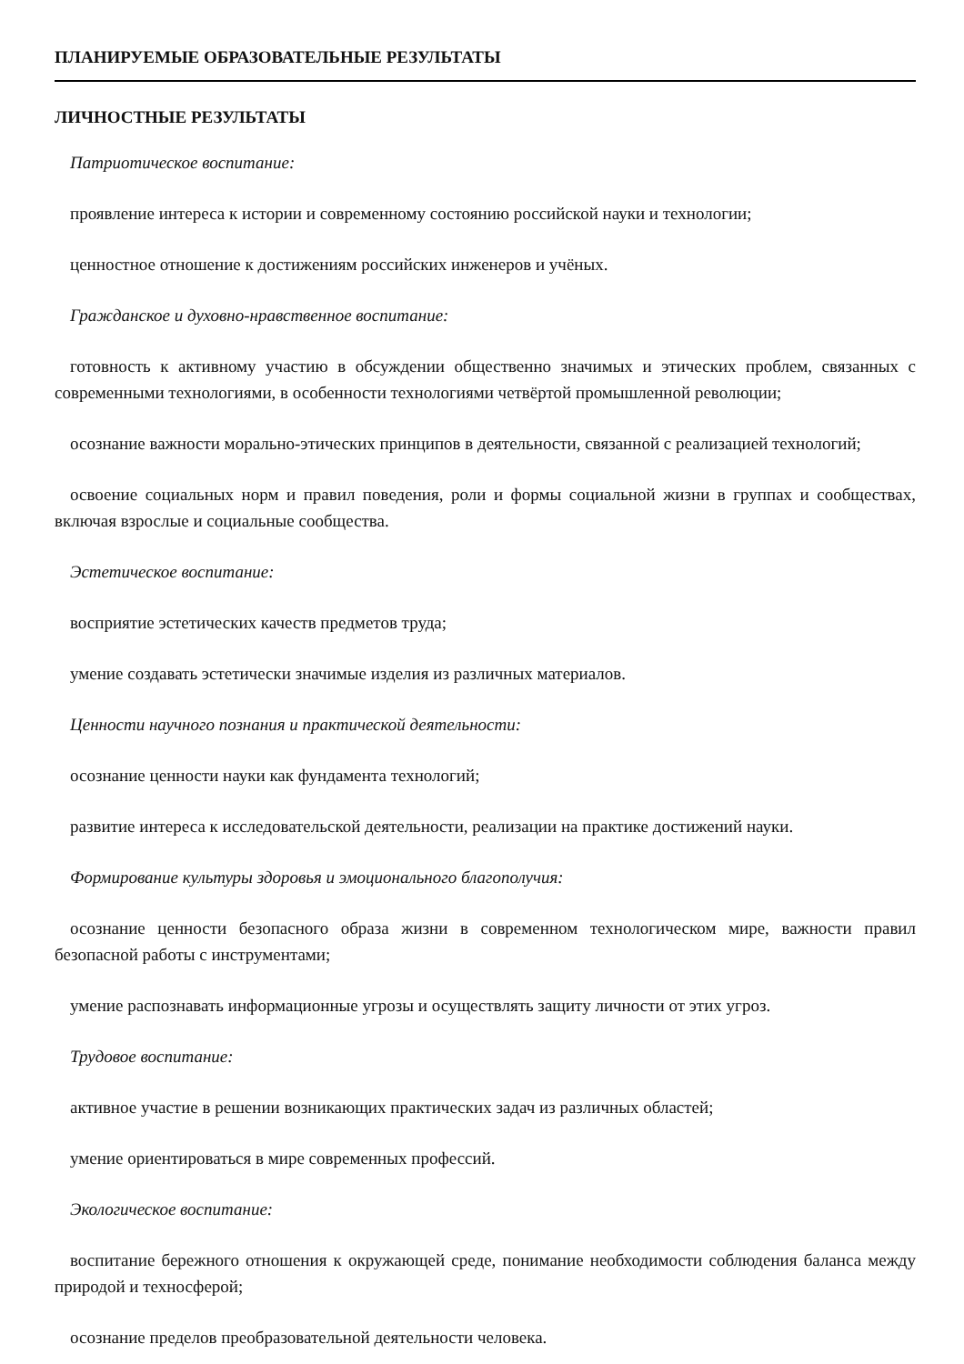ПЛАНИРУЕМЫЕ ОБРАЗОВАТЕЛЬНЫЕ РЕЗУЛЬТАТЫ
ЛИЧНОСТНЫЕ РЕЗУЛЬТАТЫ
Патриотическое воспитание:
проявление интереса к истории и современному состоянию российской науки и технологии;
ценностное отношение к достижениям российских инженеров и учёных.
Гражданское и духовно-нравственное воспитание:
готовность к активному участию в обсуждении общественно значимых и этических проблем, связанных с современными технологиями, в особенности технологиями четвёртой промышленной революции;
осознание важности морально-этических принципов в деятельности, связанной с реализацией технологий;
освоение социальных норм и правил поведения, роли и формы социальной жизни в группах и сообществах, включая взрослые и социальные сообщества.
Эстетическое воспитание:
восприятие эстетических качеств предметов труда;
умение создавать эстетически значимые изделия из различных материалов.
Ценности научного познания и практической деятельности:
осознание ценности науки как фундамента технологий;
развитие интереса к исследовательской деятельности, реализации на практике достижений науки.
Формирование культуры здоровья и эмоционального благополучия:
осознание ценности безопасного образа жизни в современном технологическом мире, важности правил безопасной работы с инструментами;
умение распознавать информационные угрозы и осуществлять защиту личности от этих угроз.
Трудовое воспитание:
активное участие в решении возникающих практических задач из различных областей;
умение ориентироваться в мире современных профессий.
Экологическое воспитание:
воспитание бережного отношения к окружающей среде, понимание необходимости соблюдения баланса между природой и техносферой;
осознание пределов преобразовательной деятельности человека.